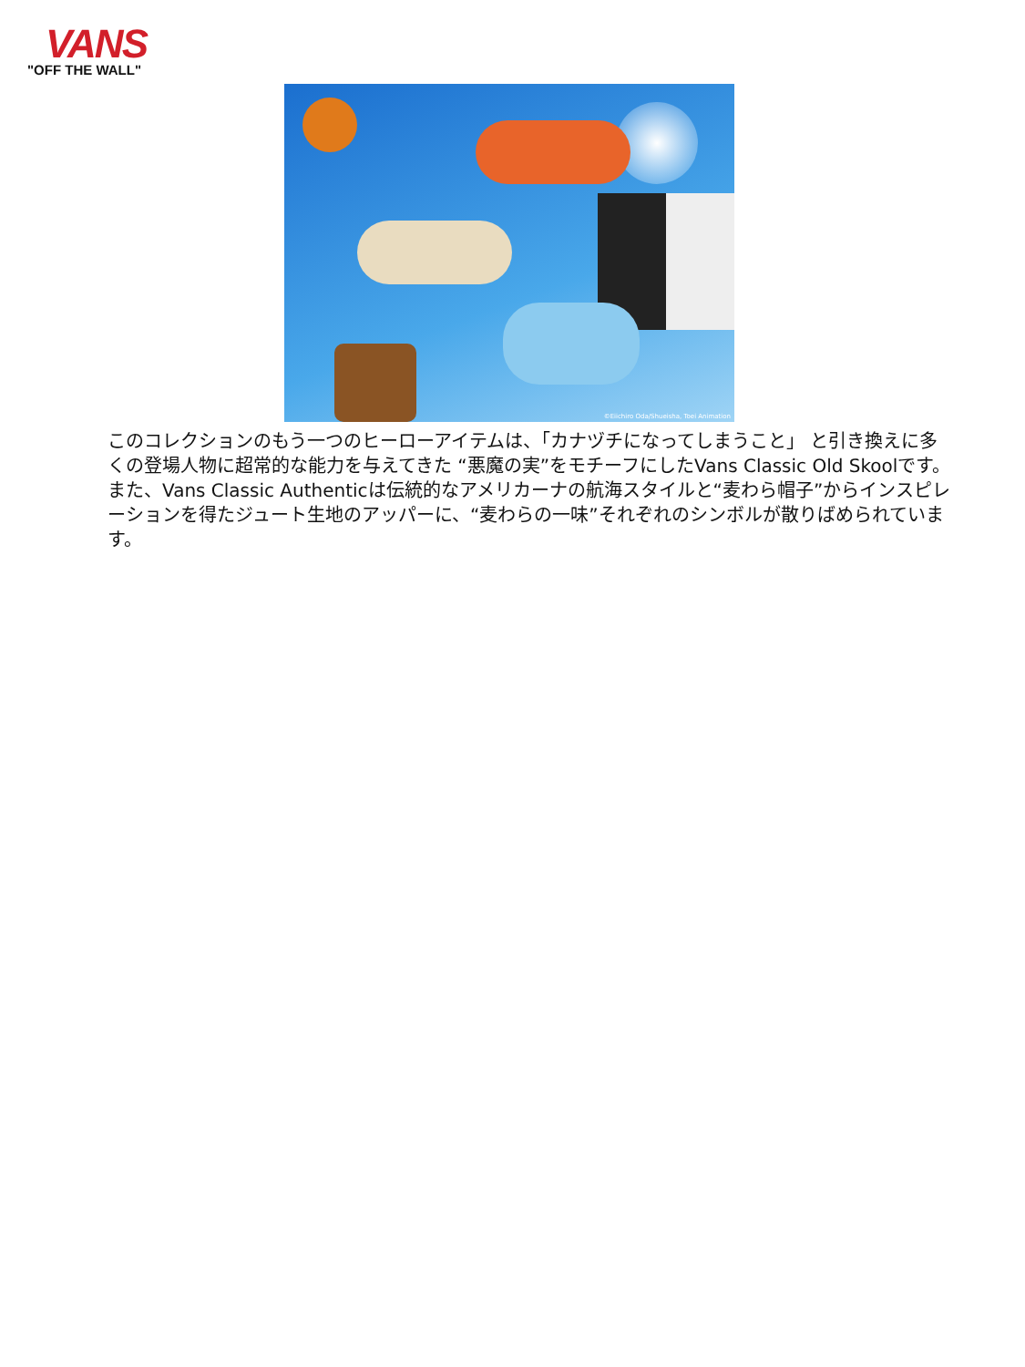VANS
"OFF THE WALL"
©Eiichiro Oda/Shueisha, Toei Animation
このコレクションのもう一つのヒーローアイテムは、「カナヅチになってしまうこと」 と引き換えに多くの登場人物に超常的な能力を与えてきた “悪魔の実”をモチーフにしたVans Classic Old Skoolです。また、Vans Classic Authenticは伝統的なアメリカーナの航海スタイルと“麦わら帽子”からインスピレーションを得たジュート生地のアッパーに、“麦わらの一味”それぞれのシンボルが散りばめられています。